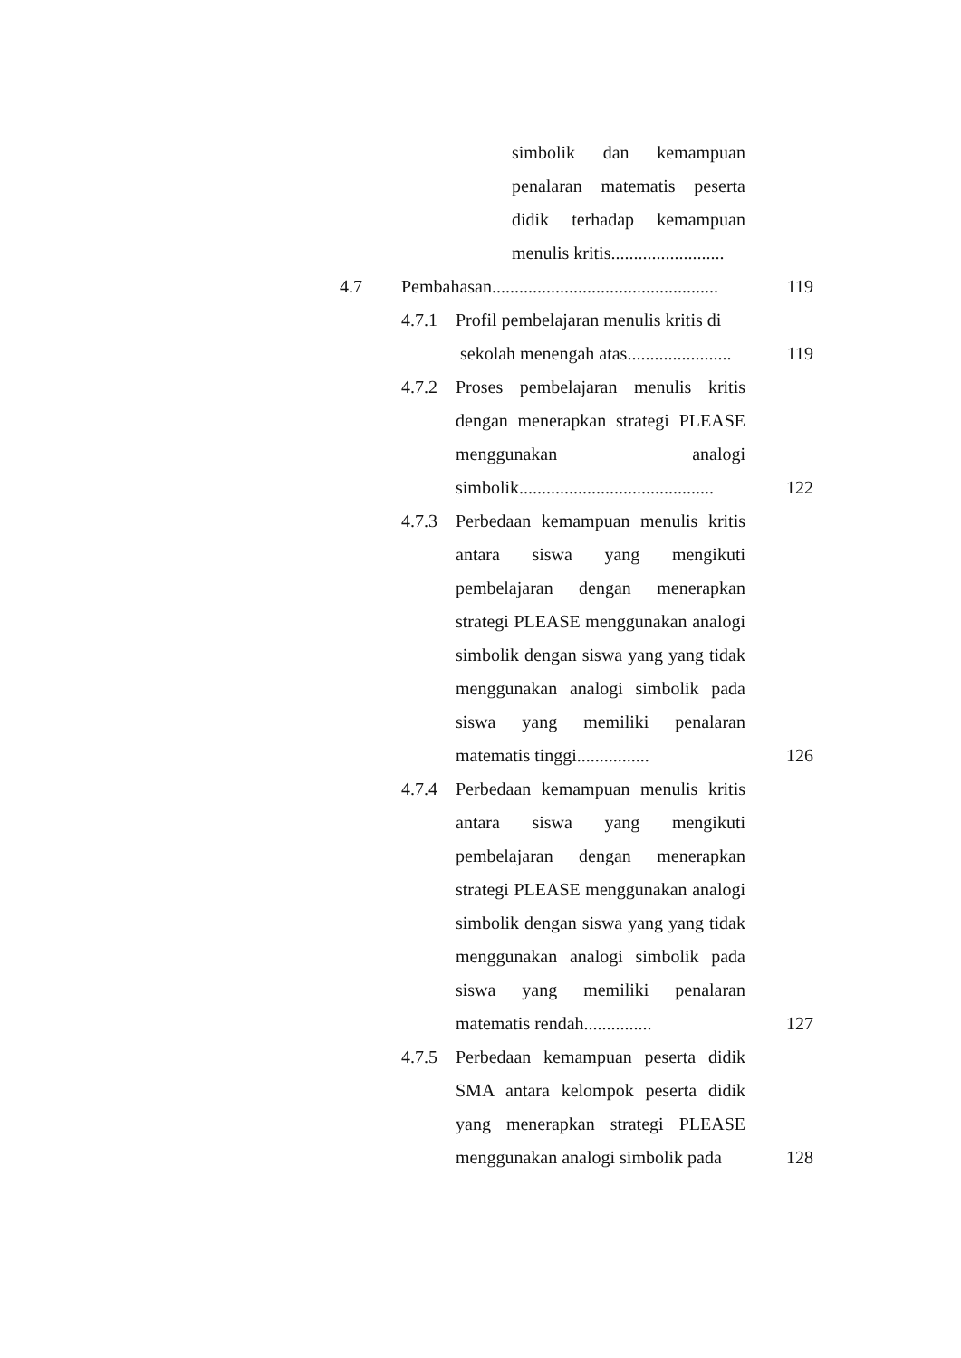simbolik dan kemampuan penalaran matematis peserta didik terhadap kemampuan menulis kritis.........................
4.7 Pembahasan..................................................
119
4.7.1 Profil pembelajaran menulis kritis di
sekolah menengah atas.......................
119
4.7.2 Proses pembelajaran menulis kritis dengan menerapkan strategi PLEASE menggunakan analogi simbolik...........................................
122
4.7.3 Perbedaan kemampuan menulis kritis antara siswa yang mengikuti pembelajaran dengan menerapkan strategi PLEASE menggunakan analogi simbolik dengan siswa yang yang tidak menggunakan analogi simbolik pada siswa yang memiliki penalaran matematis tinggi................
126
4.7.4 Perbedaan kemampuan menulis kritis antara siswa yang mengikuti pembelajaran dengan menerapkan strategi PLEASE menggunakan analogi simbolik dengan siswa yang yang tidak menggunakan analogi simbolik pada siswa yang memiliki penalaran matematis rendah...............
127
4.7.5 Perbedaan kemampuan peserta didik SMA antara kelompok peserta didik yang menerapkan strategi PLEASE menggunakan analogi simbolik pada
128